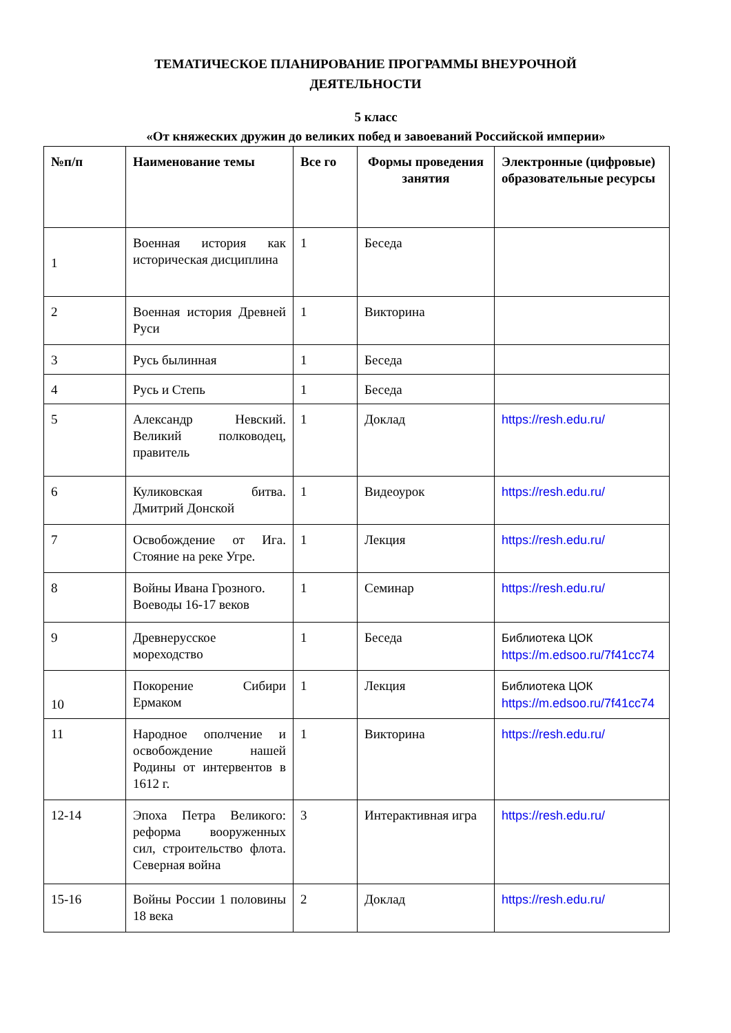ТЕМАТИЧЕСКОЕ ПЛАНИРОВАНИЕ ПРОГРАММЫ ВНЕУРОЧНОЙ
ДЕЯТЕЛЬНОСТИ
5 класс
«От княжеских дружин до великих побед и завоеваний Российской империи»
| №п/п | Наименование темы | Все го | Формы проведения занятия | Электронные (цифровые) образовательные ресурсы |
| --- | --- | --- | --- | --- |
| 1 | Военная история как историческая дисциплина | 1 | Беседа | |
| 2 | Военная история Древней Руси | 1 | Викторина | |
| 3 | Русь былинная | 1 | Беседа | |
| 4 | Русь и Степь | 1 | Беседа | |
| 5 | Александр Невский. Великий полководец, правитель | 1 | Доклад | https://resh.edu.ru/ |
| 6 | Куликовская битва. Дмитрий Донской | 1 | Видеоурок | https://resh.edu.ru/ |
| 7 | Освобождение от Ига. Стояние на реке Угре. | 1 | Лекция | https://resh.edu.ru/ |
| 8 | Войны Ивана Грозного. Воеводы 16-17 веков | 1 | Семинар | https://resh.edu.ru/ |
| 9 | Древнерусское мореходство | 1 | Беседа | Библиотека ЦОК https://m.edsoo.ru/7f41cc74 |
| 10 | Покорение Сибири Ермаком | 1 | Лекция | Библиотека ЦОК https://m.edsoo.ru/7f41cc74 |
| 11 | Народное ополчение и освобождение нашей Родины от интервентов в 1612 г. | 1 | Викторина | https://resh.edu.ru/ |
| 12-14 | Эпоха Петра Великого: реформа вооруженных сил, строительство флота. Северная война | 3 | Интерактивная игра | https://resh.edu.ru/ |
| 15-16 | Войны России 1 половины 18 века | 2 | Доклад | https://resh.edu.ru/ |